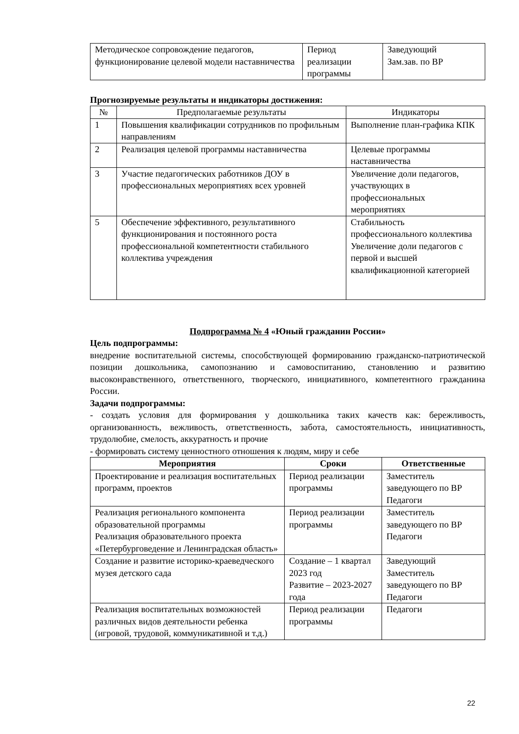| Методическое сопровождение педагогов, функционирование целевой модели наставничества | Период реализации программы | Заведующий Зам.зав. по ВР |
Прогнозируемые результаты и индикаторы достижения:
| № | Предполагаемые результаты | Индикаторы |
| --- | --- | --- |
| 1 | Повышения квалификации сотрудников по профильным направлениям | Выполнение план-графика КПК |
| 2 | Реализация целевой программы наставничества | Целевые программы наставничества |
| 3 | Участие педагогических работников ДОУ в профессиональных мероприятиях всех уровней | Увеличение доли педагогов, участвующих в профессиональных мероприятиях |
| 5 | Обеспечение эффективного, результативного функционирования и постоянного роста профессиональной компетентности стабильного коллектива учреждения | Стабильность профессионального коллектива Увеличение доли педагогов с первой и высшей квалификационной категорией |
Подпрограмма № 4 «Юный гражданин России»
Цель подпрограммы:
внедрение воспитательной системы, способствующей формированию гражданско-патриотической позиции дошкольника, самопознанию и самовоспитанию, становлению и развитию высоконравственного, ответственного, творческого, инициативного, компетентного гражданина России.
Задачи подпрограммы:
- создать условия для формирования у дошкольника таких качеств как: бережливость, организованность, вежливость, ответственность, забота, самостоятельность, инициативность, трудолюбие, смелость, аккуратность и прочие
- формировать систему ценностного отношения к людям, миру и себе
| Мероприятия | Сроки | Ответственные |
| --- | --- | --- |
| Проектирование и реализация воспитательных программ, проектов | Период реализации программы | Заместитель заведующего по ВР Педагоги |
| Реализация регионального компонента образовательной программы Реализация образовательного проекта «Петербурговедение и Ленинградская область» | Период реализации программы | Заместитель заведующего по ВР Педагоги |
| Создание и развитие историко-краеведческого музея детского сада | Создание – 1 квартал 2023 год Развитие – 2023-2027 года | Заведующий Заместитель заведующего по ВР Педагоги |
| Реализация воспитательных возможностей различных видов деятельности ребенка (игровой, трудовой, коммуникативной и т.д.) | Период реализации программы | Педагоги |
22